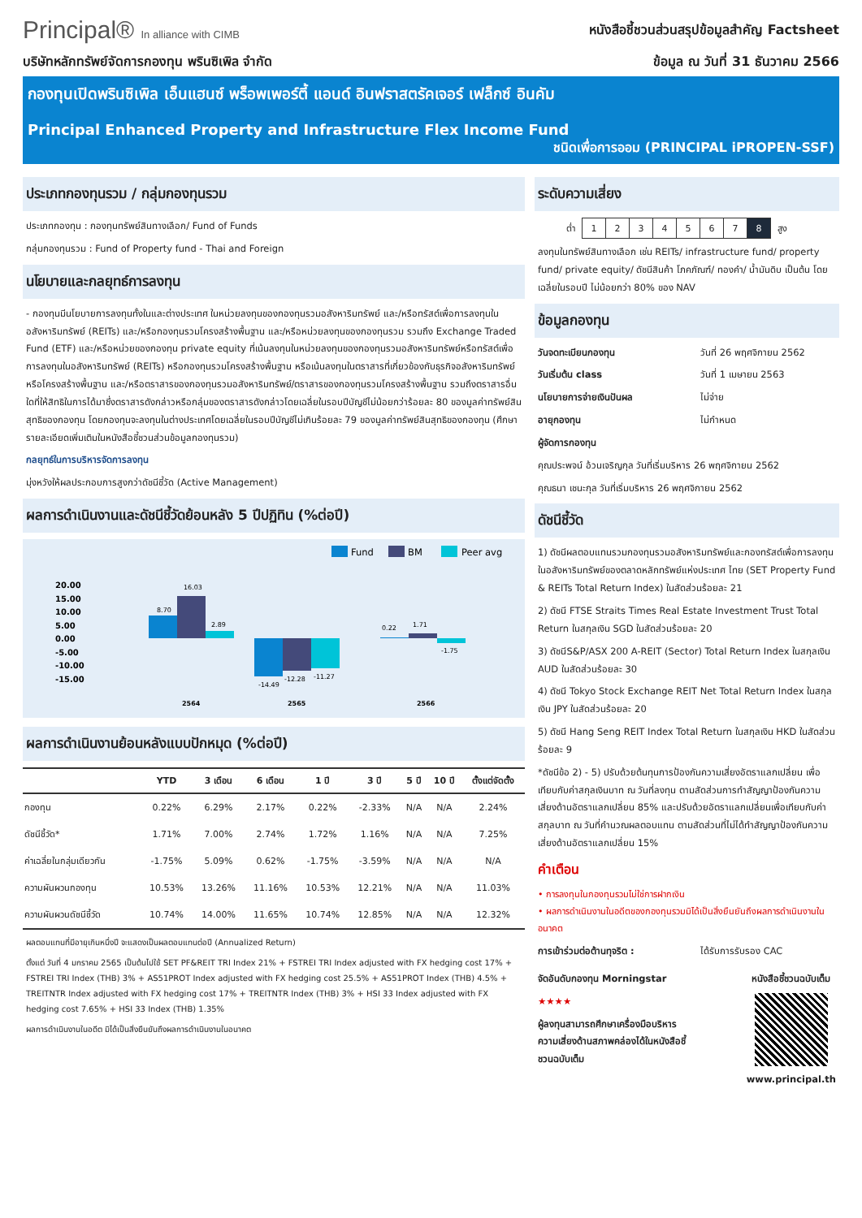Principal® In alliance with CIMB
หนังสือชี้ชวนส่วนสรุปข้อมูลสำคัญ Factsheet
บริษัทหลักทรัพย์จัดการกองทุน พรินซิเพิล จำกัด
ข้อมูล ณ วันที่ 31 ธันวาคม 2566
กองทุนเปิดพรินซิเพิล เอ็นแฮนซ์ พร็อพเพอร์ตี้ แอนด์ อินฟราสตรัคเจอร์ เฟล็กซ์ อินคัม
Principal Enhanced Property and Infrastructure Flex Income Fund
ชนิดเพื่อการออม (PRINCIPAL iPROPEN-SSF)
ประเภทกองทุนรวม / กลุ่มกองทุนรวม
ประเภทกองทุน : กองทุนทรัพย์สินทางเลือก/ Fund of Funds
กลุ่มกองทุนรวม : Fund of Property fund - Thai and Foreign
นโยบายและกลยุทธ์การลงทุน
- กองทุนมีนโยบายการลงทุนทั้งในและต่างประเทศ ในหน่วยลงทุนของกองทุนรวมอสังหาริมทรัพย์ และ/หรือทรัสต์เพื่อการลงทุนในอสังหาริมทรัพย์ (REITs) และ/หรือกองทุนรวมโครงสร้างพื้นฐาน และ/หรือหน่วยลงทุนของกองทุนรวม รวมถึง Exchange Traded Fund (ETF) และ/หรือหน่วยของกองทุน private equity ที่เน้นลงทุนในหน่วยลงทุนของกองทุนรวมอสังหาริมทรัพย์หรือทรัสต์เพื่อการลงทุนในอสังหาริมทรัพย์ (REITs) หรือกองทุนรวมโครงสร้างพื้นฐาน หรือเน้นลงทุนในตราสารที่เกี่ยวข้องกับธุรกิจอสังหาริมทรัพย์ หรือโครงสร้างพื้นฐาน และ/หรือตราสารของกองทุนรวมอสังหาริมทรัพย์/ตราสารของกองทุนรวมโครงสร้างพื้นฐาน รวมถึงตราสารอื่นใดที่ให้สิทธิในการได้มาซึ่งตราสารดังกล่าวหรือกลุ่มของตราสารดังกล่าวโดยเฉลี่ยในรอบปีบัญชีไม่น้อยกว่าร้อยละ 80 ของมูลค่าทรัพย์สินสุทธิของกองทุน โดยกองทุนจะลงทุนในต่างประเทศโดยเฉลี่ยในรอบปีบัญชีไม่เกินร้อยละ 79 ของมูลค่าทรัพย์สินสุทธิของกองทุน (ศึกษารายละเอียดเพิ่มเติมในหนังสือชี้ชวนส่วนข้อมูลกองทุนรวม)
กลยุทธ์ในการบริหารจัดการลงทุน
มุ่งหวังให้ผลประกอบการสูงกว่าดัชนีชี้วัด (Active Management)
ผลการดำเนินงานและดัชนีชี้วัดย้อนหลัง 5 ปีปฏิทิน (%ต่อปี)
Fund
BM
Peer avg
20.00
15.00
10.00
5.00
0.00
-5.00
-10.00
-15.00
8.70
16.03
2.89
-14.49
-12.28
-11.27
0.22
1.71
-1.75
2564
2565
2566
ผลการดำเนินงานย้อนหลังแบบปักหมุด (%ต่อปี)
| | YTD | 3 เดือน | 6 เดือน | 1 ปี | 3 ปี | 5 ปี | 10 ปี | ตั้งแต่จัดตั้ง |
| --- | --- | --- | --- | --- | --- | --- | --- | --- |
| กองทุน | 0.22% | 6.29% | 2.17% | 0.22% | -2.33% | N/A | N/A | 2.24% |
| ดัชนีชี้วัด* | 1.71% | 7.00% | 2.74% | 1.72% | 1.16% | N/A | N/A | 7.25% |
| ค่าเฉลี่ยในกลุ่มเดียวกัน | -1.75% | 5.09% | 0.62% | -1.75% | -3.59% | N/A | N/A | N/A |
| ความผันผวนกองทุน | 10.53% | 13.26% | 11.16% | 10.53% | 12.21% | N/A | N/A | 11.03% |
| ความผันผวนดัชนีชี้วัด | 10.74% | 14.00% | 11.65% | 10.74% | 12.85% | N/A | N/A | 12.32% |
ผลตอบแทนที่มีอายุเกินหนึ่งปี จะแสดงเป็นผลตอบแทนต่อปี (Annualized Return)
ตั้งแต่ วันที่ 4 มกราคม 2565 เป็นต้นไปใช้ SET PF&REIT TRI Index 21% + FSTREI TRI Index adjusted with FX hedging cost 17% + FSTREI TRI Index (THB) 3% + AS51PROT Index adjusted with FX hedging cost 25.5% + AS51PROT Index (THB) 4.5% + TREITNTR Index adjusted with FX hedging cost 17% + TREITNTR Index (THB) 3% + HSI 33 Index adjusted with FX hedging cost 7.65% + HSI 33 Index (THB) 1.35%
ผลการดำเนินงานในอดีต มิได้เป็นสิ่งยืนยันถึงผลการดำเนินงานในอนาคต
ระดับความเสี่ยง
| ต่ำ | 1 | 2 | 3 | 4 | 5 | 6 | 7 | 8 | สูง |
ลงทุนในทรัพย์สินทางเลือก เช่น REITs/ infrastructure fund/ property fund/ private equity/ ดัชนีสินค้า โภคภัณฑ์/ ทองคำ/ น้ำมันดิบ เป็นต้น โดยเฉลี่ยในรอบปี ไม่น้อยกว่า 80% ของ NAV
ข้อมูลกองทุน
วันจดทะเบียนกองทุน วันที่ 26 พฤศจิกายน 2562
วันเริ่มต้น class วันที่ 1 เมษายน 2563
นโยบายการจ่ายเงินปันผล ไม่จ่าย
อายุกองทุน ไม่กำหนด
ผู้จัดการกองทุน
คุณประพจน์ อ้วนเจริญกุล วันที่เริ่มบริหาร 26 พฤศจิกายน 2562
คุณธนา เชนะกุล วันที่เริ่มบริหาร 26 พฤศจิกายน 2562
ดัชนีชี้วัด
1) ดัชนีผลตอบแทนรวมกองทุนรวมอสังหาริมทรัพย์และกองทรัสต์เพื่อการลงทุนในอสังหาริมทรัพย์ของตลาดหลักทรัพย์แห่งประเทศ ไทย (SET Property Fund & REITs Total Return Index) ในสัดส่วนร้อยละ 21
2) ดัชนี FTSE Straits Times Real Estate Investment Trust Total Return ในสกุลเงิน SGD ในสัดส่วนร้อยละ 20
3) ดัชนีS&P/ASX 200 A-REIT (Sector) Total Return Index ในสกุลเงิน AUD ในสัดส่วนร้อยละ 30
4) ดัชนี Tokyo Stock Exchange REIT Net Total Return Index ในสกุลเงิน JPY ในสัดส่วนร้อยละ 20
5) ดัชนี Hang Seng REIT Index Total Return ในสกุลเงิน HKD ในสัดส่วนร้อยละ 9
*ดัชนีข้อ 2) - 5) ปรับด้วยต้นทุนการป้องกันความเสี่ยงอัตราแลกเปลี่ยน เพื่อเทียบกับค่าสกุลเงินบาท ณ วันที่ลงทุน ตามสัดส่วนการทำสัญญาป้องกันความเสี่ยงด้านอัตราแลกเปลี่ยน 85% และปรับด้วยอัตราแลกเปลี่ยนเพื่อเทียบกับค่าสกุลบาท ณ วันที่คำนวณผลตอบแทน ตามสัดส่วนที่ไม่ได้ทำสัญญาป้องกันความเสี่ยงด้านอัตราแลกเปลี่ยน 15%
คำเตือน
• การลงทุนในกองทุนรวมไม่ใช่การฝากเงิน
• ผลการดำเนินงานในอดีตของกองทุนรวมมิได้เป็นสิ่งยืนยันถึงผลการดำเนินงานในอนาคต
การเข้าร่วมต่อต้านทุจริต : ได้รับการรับรอง CAC
จัดอันดับกองทุน Morningstar
★★★★
ผู้ลงทุนสามารถศึกษาเครื่องมือบริหารความเสี่ยงด้านสภาพคล่องได้ในหนังสือชี้ชวนฉบับเต็ม
หนังสือชี้ชวนฉบับเต็ม
www.principal.th